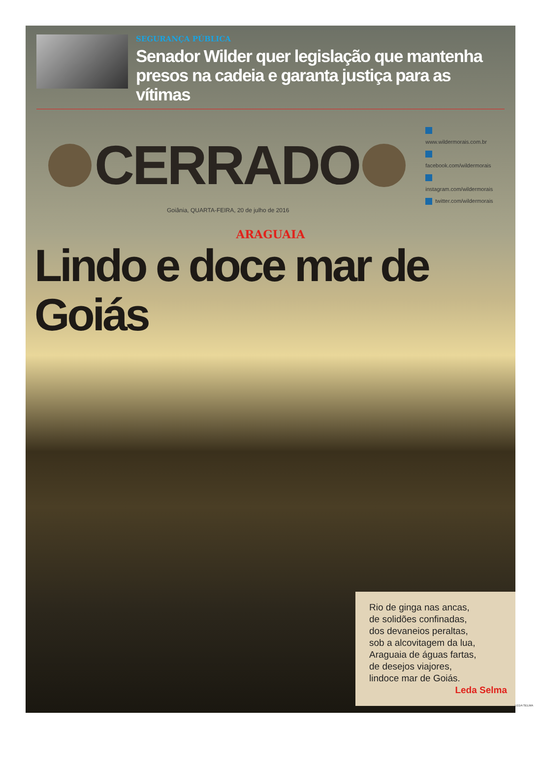SEGURANÇA PÚBLICA
Senador Wilder quer legislação que mantenha presos na cadeia e garanta justiça para as vítimas
CERRADO
www.wildermorais.com.br
facebook.com/wildermorais
instagram.com/wildermorais
twitter.com/wildermorais
Goiânia, QUARTA-FEIRA, 20 de julho de 2016
ARAGUAIA
Lindo e doce mar de Goiás
Rio de ginga nas ancas,
de solidões confinadas,
dos devaneios peraltas,
sob a alcovitagem da lua,
Araguaia de águas fartas,
de desejos viajores,
lindoce mar de Goiás.
Leda Selma
LEDA SELMA